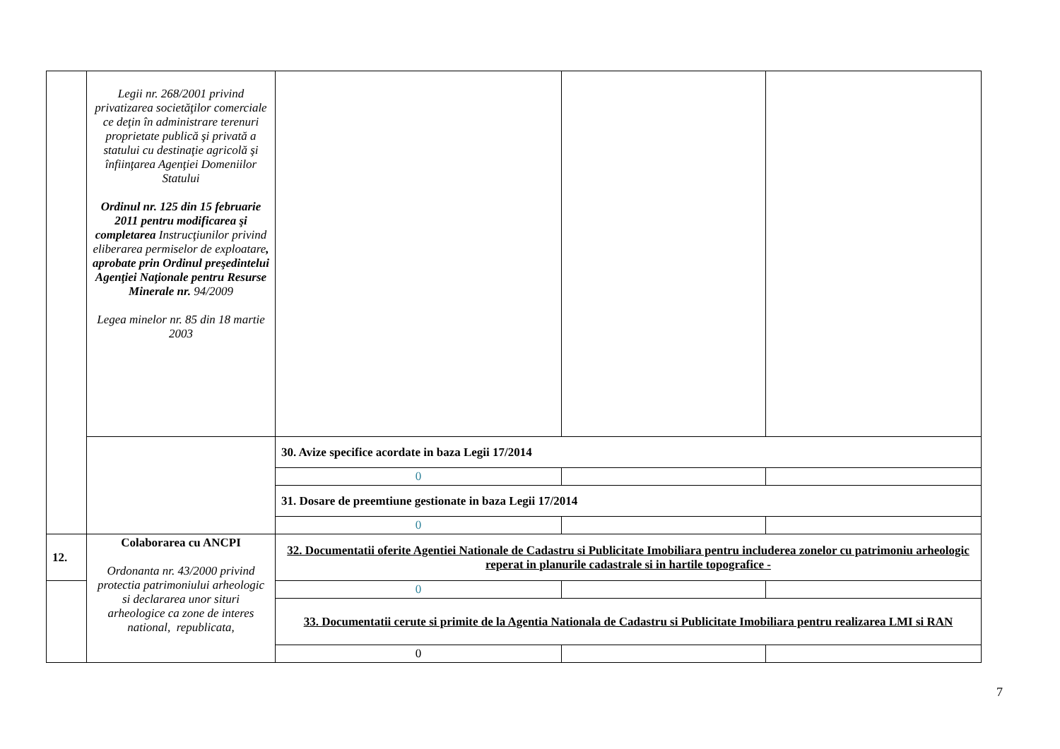| | Legii nr. 268/2001 privind privatizarea societăţilor comerciale ce deţin în administrare terenuri proprietate publică şi privată a statului cu destinaţie agricolă şi înfiinţarea Agenţiei Domeniilor Statului Ordinul nr. 125 din 15 februarie 2011 pentru modificarea şi completarea Instrucţiunilor privind eliberarea permiselor de exploatare , aprobate prin Ordinul preşedintelui Agenţiei Naţionale pentru Resurse Minerale nr. 94/2009 Legea minelor nr. 85 din 18 martie 2003 | | | |
| | | 30. Avize specifice acordate in baza Legii 17/2014 | | |
| | | 0 | | |
| | | 31. Dosare de preemtiune gestionate in baza Legii 17/2014 | | |
| | | 0 | | |
| 12. | Colaborarea cu ANCPI Ordonanta nr. 43/2000 privind protectia patrimoniului arheologic si declararea unor situri arheologice ca zone de interes national, republicata, | 32. Documentatii oferite Agentiei Nationale de Cadastru si Publicitate Imobiliara pentru includerea zonelor cu patrimoniu arheologic reperat in planurile cadastrale si in hartile topografice - | | |
| | | 0 | | |
| | | 33. Documentatii cerute si primite de la Agentia Nationala de Cadastru si Publicitate Imobiliara pentru realizarea LMI si RAN | | |
| | | 0 | | |
7